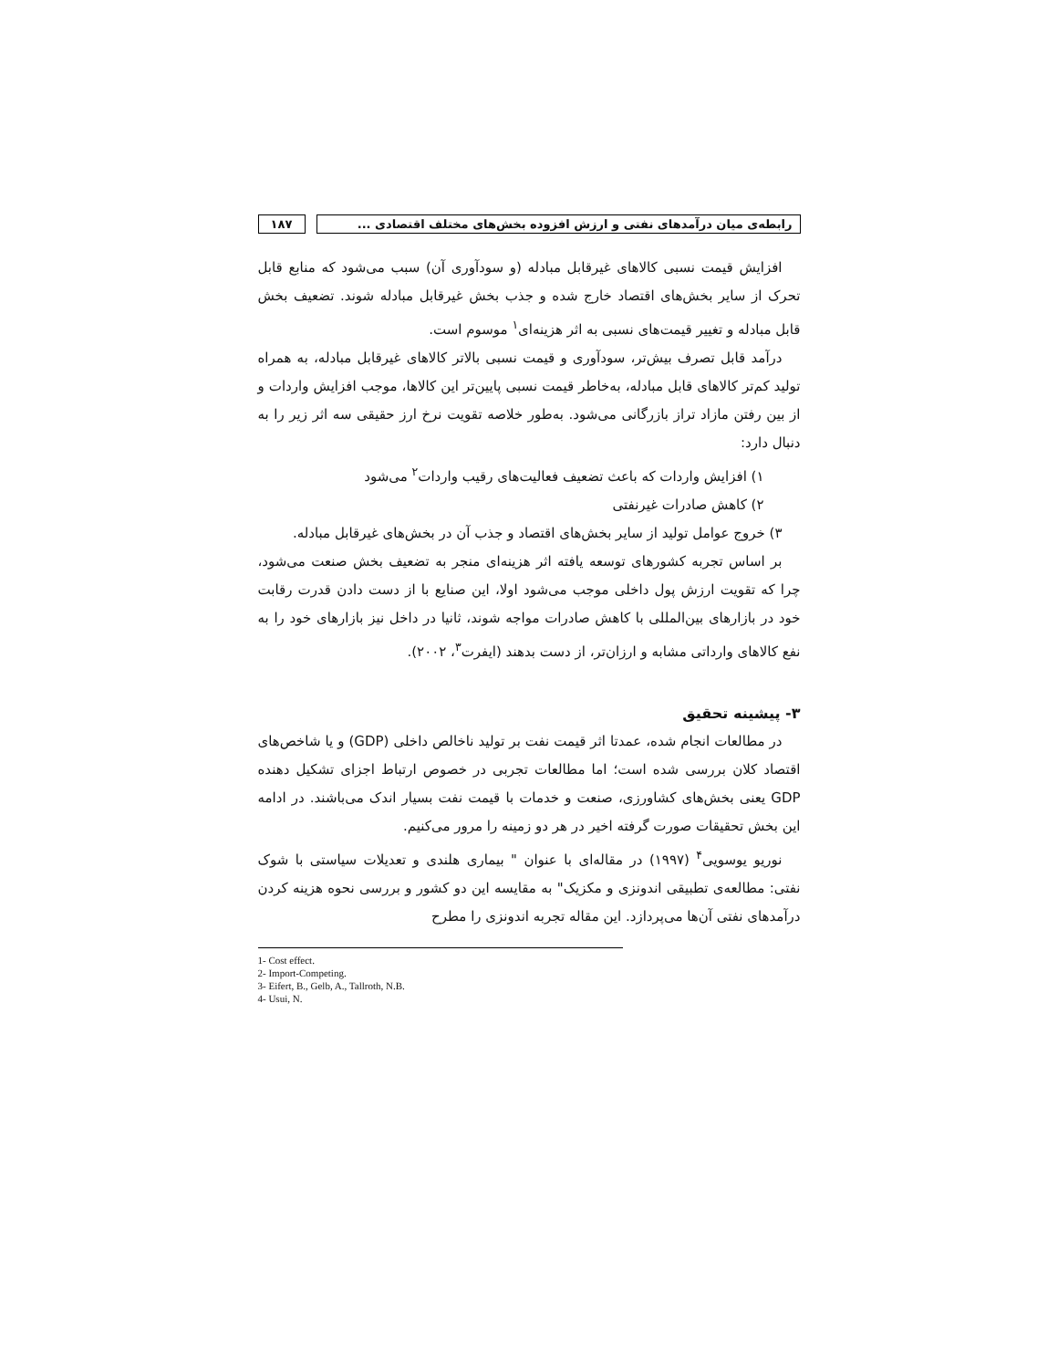رابطه‌ی میان درآمدهای نفتی و ارزش افزوده بخش‌های مختلف اقتصادی ...
۱۸۷
افزایش قیمت نسبی کالاهای غیرقابل مبادله (و سودآوری آن) سبب می‌شود که منابع قابل تحرک از سایر بخش‌های اقتصاد خارج شده و جذب بخش غیرقابل مبادله شوند. تضعیف بخش قابل مبادله و تغییر قیمت‌های نسبی به اثر هزینه‌ای<sup>۱</sup> موسوم است.
درآمد قابل تصرف بیش‌تر، سودآوری و قیمت نسبی بالاتر کالاهای غیرقابل مبادله، به همراه تولید کم‌تر کالاهای قابل مبادله، به‌خاطر قیمت نسبی پایین‌تر این کالاها، موجب افزایش واردات و از بین رفتن مازاد تراز بازرگانی می‌شود. به‌طور خلاصه تقویت نرخ ارز حقیقی سه اثر زیر را به دنبال دارد:
۱) افزایش واردات که باعث تضعیف فعالیت‌های رقیب واردات<sup>۲</sup> می‌شود
۲) کاهش صادرات غیرنفتی
۳) خروج عوامل تولید از سایر بخش‌های اقتصاد و جذب آن در بخش‌های غیرقابل مبادله.
بر اساس تجربه کشورهای توسعه یافته اثر هزینه‌ای منجر به تضعیف بخش صنعت می‌شود، چرا که تقویت ارزش پول داخلی موجب می‌شود اولا، این صنایع با از دست دادن قدرت رقابت خود در بازارهای بین‌المللی با کاهش صادرات مواجه شوند، ثانیا در داخل نیز بازارهای خود را به نفع کالاهای وارداتی مشابه و ارزان‌تر، از دست بدهند (ایفرت<sup>۳</sup>، ۲۰۰۲).
۳- پیشینه تحقیق
در مطالعات انجام شده، عمدتا اثر قیمت نفت بر تولید ناخالص داخلی (GDP) و یا شاخص‌های اقتصاد کلان بررسی شده است؛ اما مطالعات تجربی در خصوص ارتباط اجزای تشکیل دهنده GDP یعنی بخش‌های کشاورزی، صنعت و خدمات با قیمت نفت بسیار اندک می‌باشند. در ادامه این بخش تحقیقات صورت گرفته اخیر در هر دو زمینه را مرور می‌کنیم.
نوریو یوسویی<sup>۴</sup> (۱۹۹۷) در مقاله‌ای با عنوان " بیماری هلندی و تعدیلات سیاستی با شوک نفتی: مطالعه‌ی تطبیقی اندونزی و مکزیک" به مقایسه این دو کشور و بررسی نحوه هزینه کردن درآمدهای نفتی آن‌ها می‌پردازد. این مقاله تجربه اندونزی را مطرح
1- Cost effect.
2- Import-Competing.
3- Eifert, B., Gelb, A., Tallroth, N.B.
4- Usui, N.